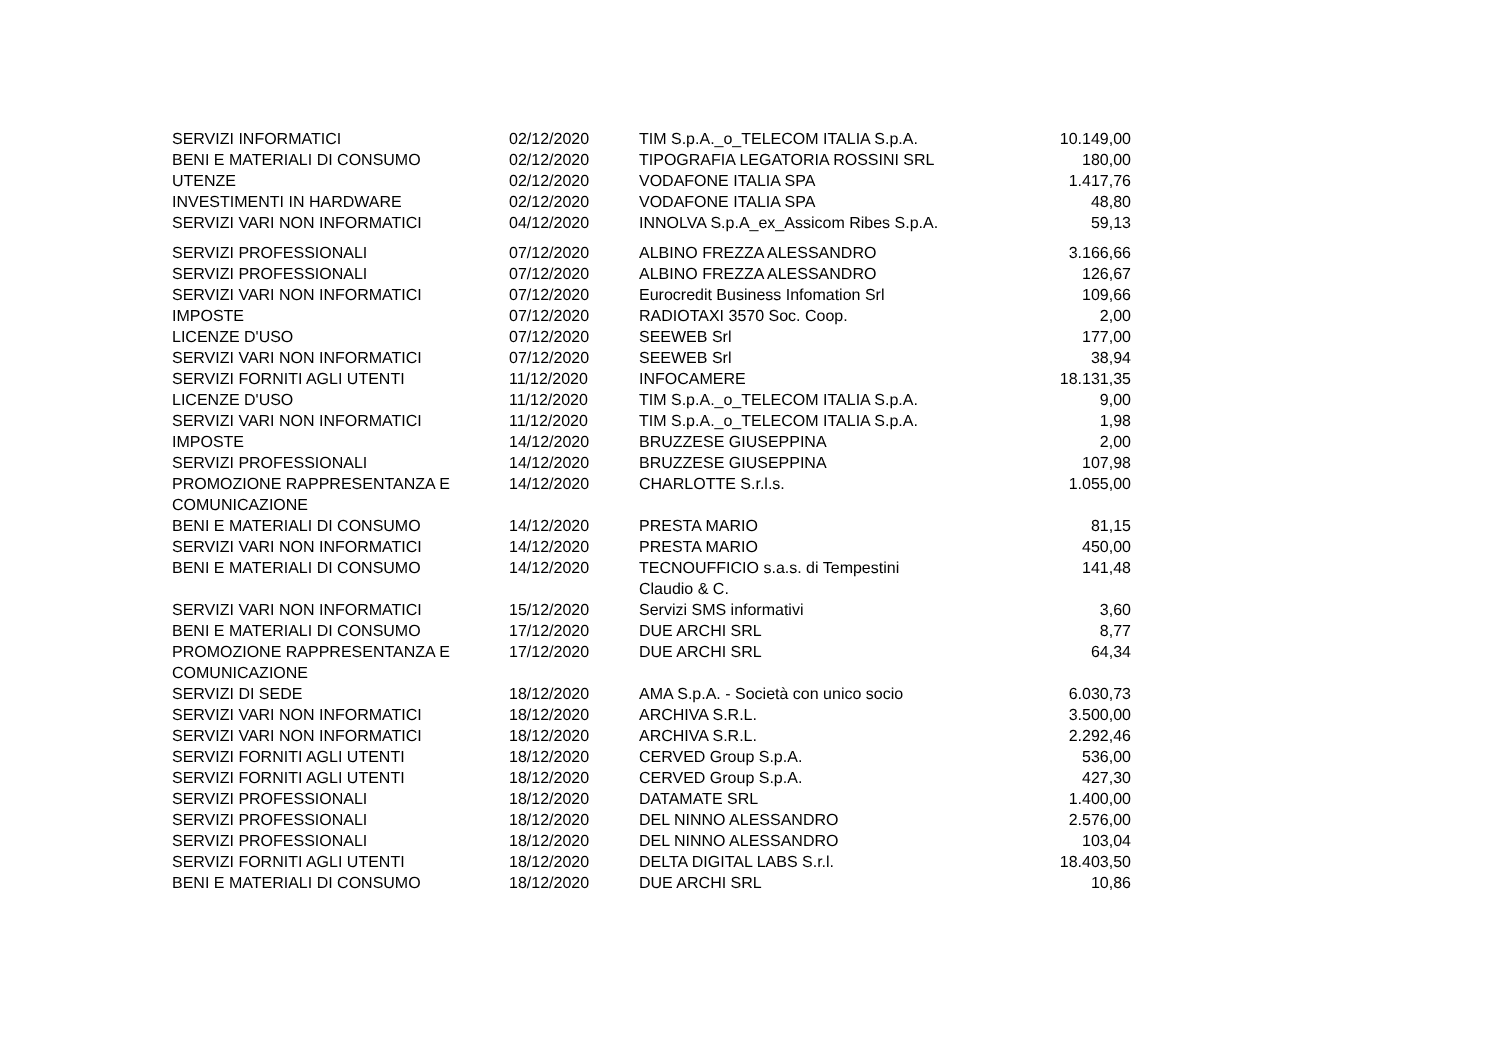| SERVIZI INFORMATICI | 02/12/2020 | TIM S.p.A._o_TELECOM ITALIA S.p.A. | 10.149,00 |
| BENI E MATERIALI DI CONSUMO | 02/12/2020 | TIPOGRAFIA LEGATORIA ROSSINI SRL | 180,00 |
| UTENZE | 02/12/2020 | VODAFONE ITALIA SPA | 1.417,76 |
| INVESTIMENTI IN HARDWARE | 02/12/2020 | VODAFONE ITALIA SPA | 48,80 |
| SERVIZI VARI NON INFORMATICI | 04/12/2020 | INNOLVA S.p.A_ex_Assicom Ribes S.p.A. | 59,13 |
| SERVIZI PROFESSIONALI | 07/12/2020 | ALBINO FREZZA ALESSANDRO | 3.166,66 |
| SERVIZI PROFESSIONALI | 07/12/2020 | ALBINO FREZZA ALESSANDRO | 126,67 |
| SERVIZI VARI NON INFORMATICI | 07/12/2020 | Eurocredit Business Infomation Srl | 109,66 |
| IMPOSTE | 07/12/2020 | RADIOTAXI 3570 Soc. Coop. | 2,00 |
| LICENZE D'USO | 07/12/2020 | SEEWEB Srl | 177,00 |
| SERVIZI VARI NON INFORMATICI | 07/12/2020 | SEEWEB Srl | 38,94 |
| SERVIZI FORNITI AGLI UTENTI | 11/12/2020 | INFOCAMERE | 18.131,35 |
| LICENZE D'USO | 11/12/2020 | TIM S.p.A._o_TELECOM ITALIA S.p.A. | 9,00 |
| SERVIZI VARI NON INFORMATICI | 11/12/2020 | TIM S.p.A._o_TELECOM ITALIA S.p.A. | 1,98 |
| IMPOSTE | 14/12/2020 | BRUZZESE GIUSEPPINA | 2,00 |
| SERVIZI PROFESSIONALI | 14/12/2020 | BRUZZESE GIUSEPPINA | 107,98 |
| PROMOZIONE RAPPRESENTANZA E COMUNICAZIONE | 14/12/2020 | CHARLOTTE S.r.l.s. | 1.055,00 |
| BENI E MATERIALI DI CONSUMO | 14/12/2020 | PRESTA MARIO | 81,15 |
| SERVIZI VARI NON INFORMATICI | 14/12/2020 | PRESTA MARIO | 450,00 |
| BENI E MATERIALI DI CONSUMO | 14/12/2020 | TECNOUFFICIO s.a.s. di Tempestini Claudio & C. | 141,48 |
| SERVIZI VARI NON INFORMATICI | 15/12/2020 | Servizi SMS informativi | 3,60 |
| BENI E MATERIALI DI CONSUMO | 17/12/2020 | DUE ARCHI SRL | 8,77 |
| PROMOZIONE RAPPRESENTANZA E COMUNICAZIONE | 17/12/2020 | DUE ARCHI SRL | 64,34 |
| SERVIZI DI SEDE | 18/12/2020 | AMA S.p.A. - Società con unico socio | 6.030,73 |
| SERVIZI VARI NON INFORMATICI | 18/12/2020 | ARCHIVA S.R.L. | 3.500,00 |
| SERVIZI VARI NON INFORMATICI | 18/12/2020 | ARCHIVA S.R.L. | 2.292,46 |
| SERVIZI FORNITI AGLI UTENTI | 18/12/2020 | CERVED Group S.p.A. | 536,00 |
| SERVIZI FORNITI AGLI UTENTI | 18/12/2020 | CERVED Group S.p.A. | 427,30 |
| SERVIZI PROFESSIONALI | 18/12/2020 | DATAMATE SRL | 1.400,00 |
| SERVIZI PROFESSIONALI | 18/12/2020 | DEL NINNO ALESSANDRO | 2.576,00 |
| SERVIZI PROFESSIONALI | 18/12/2020 | DEL NINNO ALESSANDRO | 103,04 |
| SERVIZI FORNITI AGLI UTENTI | 18/12/2020 | DELTA DIGITAL LABS S.r.l. | 18.403,50 |
| BENI E MATERIALI DI CONSUMO | 18/12/2020 | DUE ARCHI SRL | 10,86 |